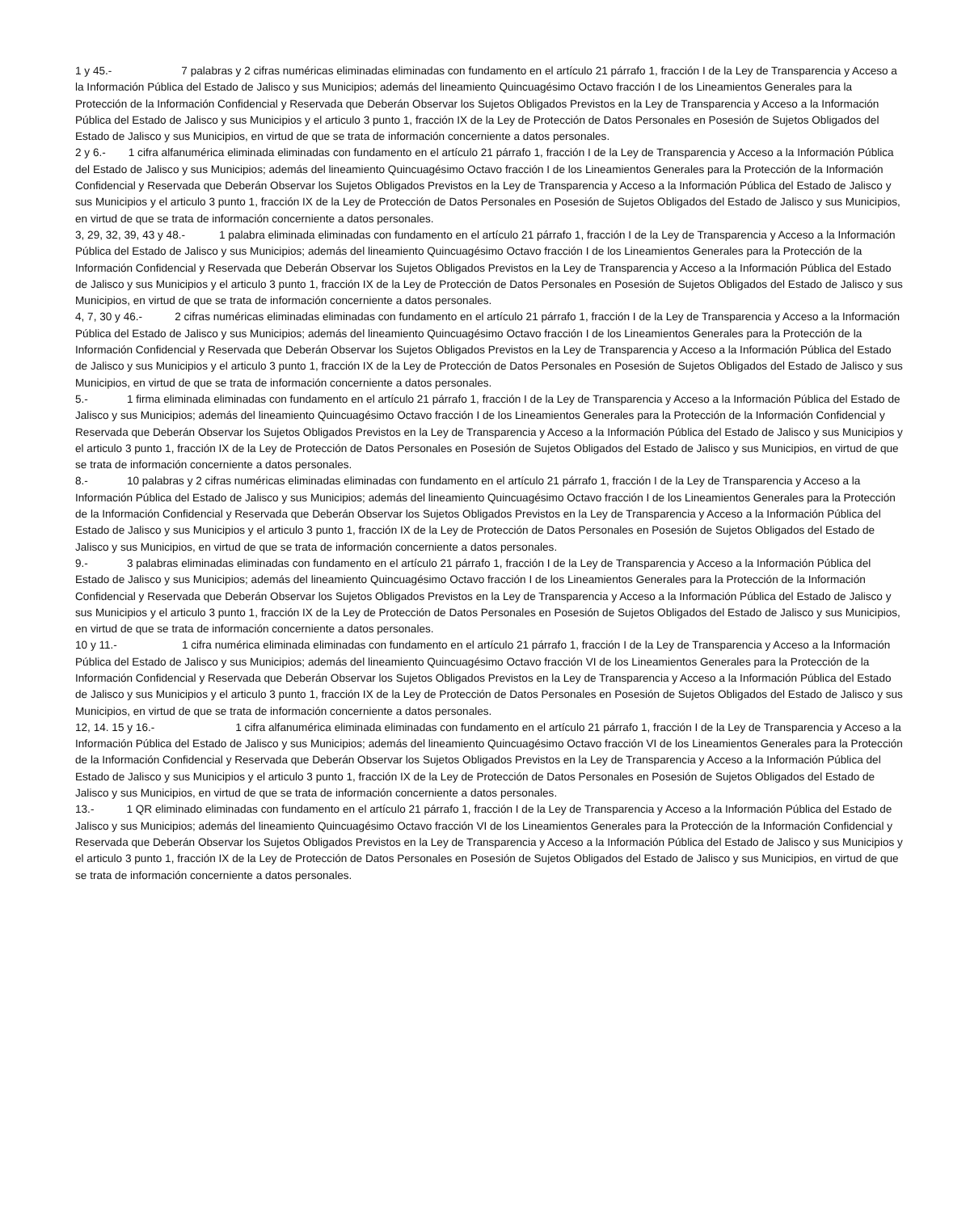1 y 45.- 7 palabras y 2 cifras numéricas eliminadas eliminadas con fundamento en el artículo 21 párrafo 1, fracción I de la Ley de Transparencia y Acceso a la Información Pública del Estado de Jalisco y sus Municipios; además del lineamiento Quincuagésimo Octavo fracción I de los Lineamientos Generales para la Protección de la Información Confidencial y Reservada que Deberán Observar los Sujetos Obligados Previstos en la Ley de Transparencia y Acceso a la Información Pública del Estado de Jalisco y sus Municipios y el articulo 3 punto 1, fracción IX de la Ley de Protección de Datos Personales en Posesión de Sujetos Obligados del Estado de Jalisco y sus Municipios, en virtud de que se trata de información concerniente a datos personales.
2 y 6.- 1 cifra alfanumérica eliminada eliminadas con fundamento en el artículo 21 párrafo 1, fracción I de la Ley de Transparencia y Acceso a la Información Pública del Estado de Jalisco y sus Municipios; además del lineamiento Quincuagésimo Octavo fracción I de los Lineamientos Generales para la Protección de la Información Confidencial y Reservada que Deberán Observar los Sujetos Obligados Previstos en la Ley de Transparencia y Acceso a la Información Pública del Estado de Jalisco y sus Municipios y el articulo 3 punto 1, fracción IX de la Ley de Protección de Datos Personales en Posesión de Sujetos Obligados del Estado de Jalisco y sus Municipios, en virtud de que se trata de información concerniente a datos personales.
3, 29, 32, 39, 43 y 48.- 1 palabra eliminada eliminadas con fundamento en el artículo 21 párrafo 1, fracción I de la Ley de Transparencia y Acceso a la Información Pública del Estado de Jalisco y sus Municipios; además del lineamiento Quincuagésimo Octavo fracción I de los Lineamientos Generales para la Protección de la Información Confidencial y Reservada que Deberán Observar los Sujetos Obligados Previstos en la Ley de Transparencia y Acceso a la Información Pública del Estado de Jalisco y sus Municipios y el articulo 3 punto 1, fracción IX de la Ley de Protección de Datos Personales en Posesión de Sujetos Obligados del Estado de Jalisco y sus Municipios, en virtud de que se trata de información concerniente a datos personales.
4, 7, 30 y 46.- 2 cifras numéricas eliminadas eliminadas con fundamento en el artículo 21 párrafo 1, fracción I de la Ley de Transparencia y Acceso a la Información Pública del Estado de Jalisco y sus Municipios; además del lineamiento Quincuagésimo Octavo fracción I de los Lineamientos Generales para la Protección de la Información Confidencial y Reservada que Deberán Observar los Sujetos Obligados Previstos en la Ley de Transparencia y Acceso a la Información Pública del Estado de Jalisco y sus Municipios y el articulo 3 punto 1, fracción IX de la Ley de Protección de Datos Personales en Posesión de Sujetos Obligados del Estado de Jalisco y sus Municipios, en virtud de que se trata de información concerniente a datos personales.
5.- 1 firma eliminada eliminadas con fundamento en el artículo 21 párrafo 1, fracción I de la Ley de Transparencia y Acceso a la Información Pública del Estado de Jalisco y sus Municipios; además del lineamiento Quincuagésimo Octavo fracción I de los Lineamientos Generales para la Protección de la Información Confidencial y Reservada que Deberán Observar los Sujetos Obligados Previstos en la Ley de Transparencia y Acceso a la Información Pública del Estado de Jalisco y sus Municipios y el articulo 3 punto 1, fracción IX de la Ley de Protección de Datos Personales en Posesión de Sujetos Obligados del Estado de Jalisco y sus Municipios, en virtud de que se trata de información concerniente a datos personales.
8.- 10 palabras y 2 cifras numéricas eliminadas eliminadas con fundamento en el artículo 21 párrafo 1, fracción I de la Ley de Transparencia y Acceso a la Información Pública del Estado de Jalisco y sus Municipios; además del lineamiento Quincuagésimo Octavo fracción I de los Lineamientos Generales para la Protección de la Información Confidencial y Reservada que Deberán Observar los Sujetos Obligados Previstos en la Ley de Transparencia y Acceso a la Información Pública del Estado de Jalisco y sus Municipios y el articulo 3 punto 1, fracción IX de la Ley de Protección de Datos Personales en Posesión de Sujetos Obligados del Estado de Jalisco y sus Municipios, en virtud de que se trata de información concerniente a datos personales.
9.- 3 palabras eliminadas eliminadas con fundamento en el artículo 21 párrafo 1, fracción I de la Ley de Transparencia y Acceso a la Información Pública del Estado de Jalisco y sus Municipios; además del lineamiento Quincuagésimo Octavo fracción I de los Lineamientos Generales para la Protección de la Información Confidencial y Reservada que Deberán Observar los Sujetos Obligados Previstos en la Ley de Transparencia y Acceso a la Información Pública del Estado de Jalisco y sus Municipios y el articulo 3 punto 1, fracción IX de la Ley de Protección de Datos Personales en Posesión de Sujetos Obligados del Estado de Jalisco y sus Municipios, en virtud de que se trata de información concerniente a datos personales.
10 y 11.- 1 cifra numérica eliminada eliminadas con fundamento en el artículo 21 párrafo 1, fracción I de la Ley de Transparencia y Acceso a la Información Pública del Estado de Jalisco y sus Municipios; además del lineamiento Quincuagésimo Octavo fracción VI de los Lineamientos Generales para la Protección de la Información Confidencial y Reservada que Deberán Observar los Sujetos Obligados Previstos en la Ley de Transparencia y Acceso a la Información Pública del Estado de Jalisco y sus Municipios y el articulo 3 punto 1, fracción IX de la Ley de Protección de Datos Personales en Posesión de Sujetos Obligados del Estado de Jalisco y sus Municipios, en virtud de que se trata de información concerniente a datos personales.
12, 14. 15 y 16.- 1 cifra alfanumérica eliminada eliminadas con fundamento en el artículo 21 párrafo 1, fracción I de la Ley de Transparencia y Acceso a la Información Pública del Estado de Jalisco y sus Municipios; además del lineamiento Quincuagésimo Octavo fracción VI de los Lineamientos Generales para la Protección de la Información Confidencial y Reservada que Deberán Observar los Sujetos Obligados Previstos en la Ley de Transparencia y Acceso a la Información Pública del Estado de Jalisco y sus Municipios y el articulo 3 punto 1, fracción IX de la Ley de Protección de Datos Personales en Posesión de Sujetos Obligados del Estado de Jalisco y sus Municipios, en virtud de que se trata de información concerniente a datos personales.
13.- 1 QR eliminado eliminadas con fundamento en el artículo 21 párrafo 1, fracción I de la Ley de Transparencia y Acceso a la Información Pública del Estado de Jalisco y sus Municipios; además del lineamiento Quincuagésimo Octavo fracción VI de los Lineamientos Generales para la Protección de la Información Confidencial y Reservada que Deberán Observar los Sujetos Obligados Previstos en la Ley de Transparencia y Acceso a la Información Pública del Estado de Jalisco y sus Municipios y el articulo 3 punto 1, fracción IX de la Ley de Protección de Datos Personales en Posesión de Sujetos Obligados del Estado de Jalisco y sus Municipios, en virtud de que se trata de información concerniente a datos personales.